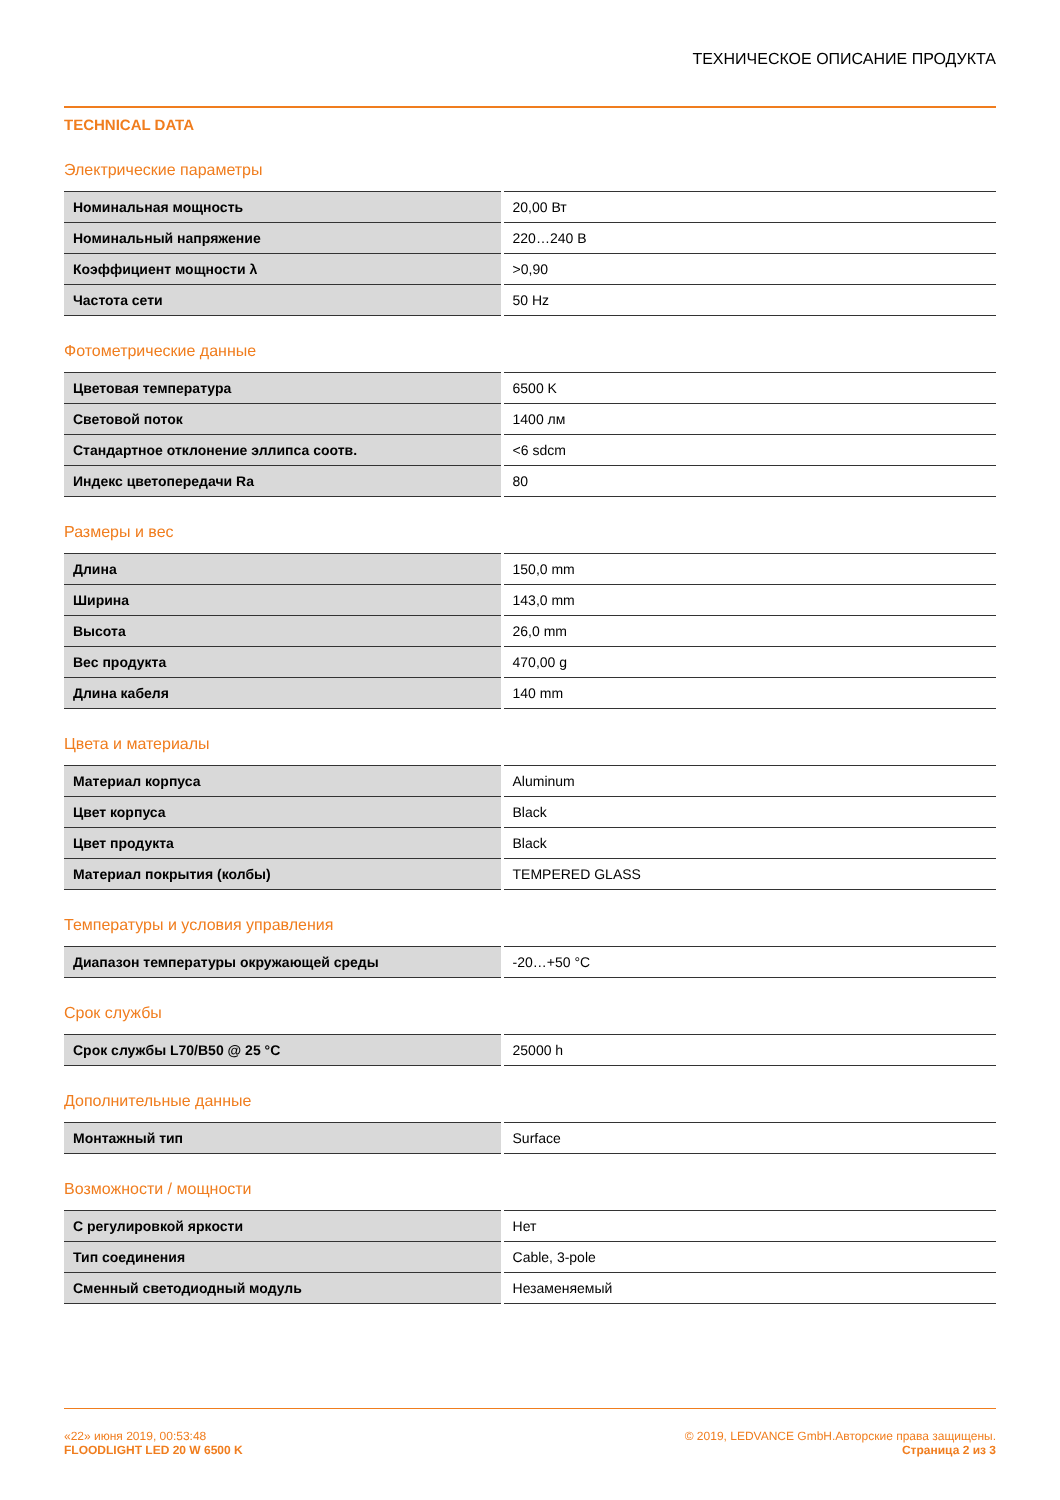ТЕХНИЧЕСКОЕ ОПИСАНИЕ ПРОДУКТА
TECHNICAL DATA
Электрические параметры
| Номинальная мощность | 20,00 Вт |
| Номинальный напряжение | 220…240 В |
| Коэффициент мощности λ | >0,90 |
| Частота сети | 50 Hz |
Фотометрические данные
| Цветовая температура | 6500 K |
| Световой поток | 1400 лм |
| Стандартное отклонение эллипса соотв. | <6 sdcm |
| Индекс цветопередачи Ra | 80 |
Размеры и вес
| Длина | 150,0 mm |
| Ширина | 143,0 mm |
| Высота | 26,0 mm |
| Вес продукта | 470,00 g |
| Длина кабеля | 140 mm |
Цвета и материалы
| Материал корпуса | Aluminum |
| Цвет корпуса | Black |
| Цвет продукта | Black |
| Материал покрытия (колбы) | TEMPERED GLASS |
Температуры и условия управления
| Диапазон температуры окружающей среды | -20…+50 °C |
Срок службы
| Срок службы L70/B50 @ 25 °C | 25000 h |
Дополнительные данные
| Монтажный тип | Surface |
Возможности / мощности
| С регулировкой яркости | Нет |
| Тип соединения | Cable, 3-pole |
| Сменный светодиодный модуль | Незаменяемый |
«22» июня 2019, 00:53:48
FLOODLIGHT LED 20 W 6500 K
© 2019, LEDVANCE GmbH.Авторские права защищены.
Страница 2 из 3